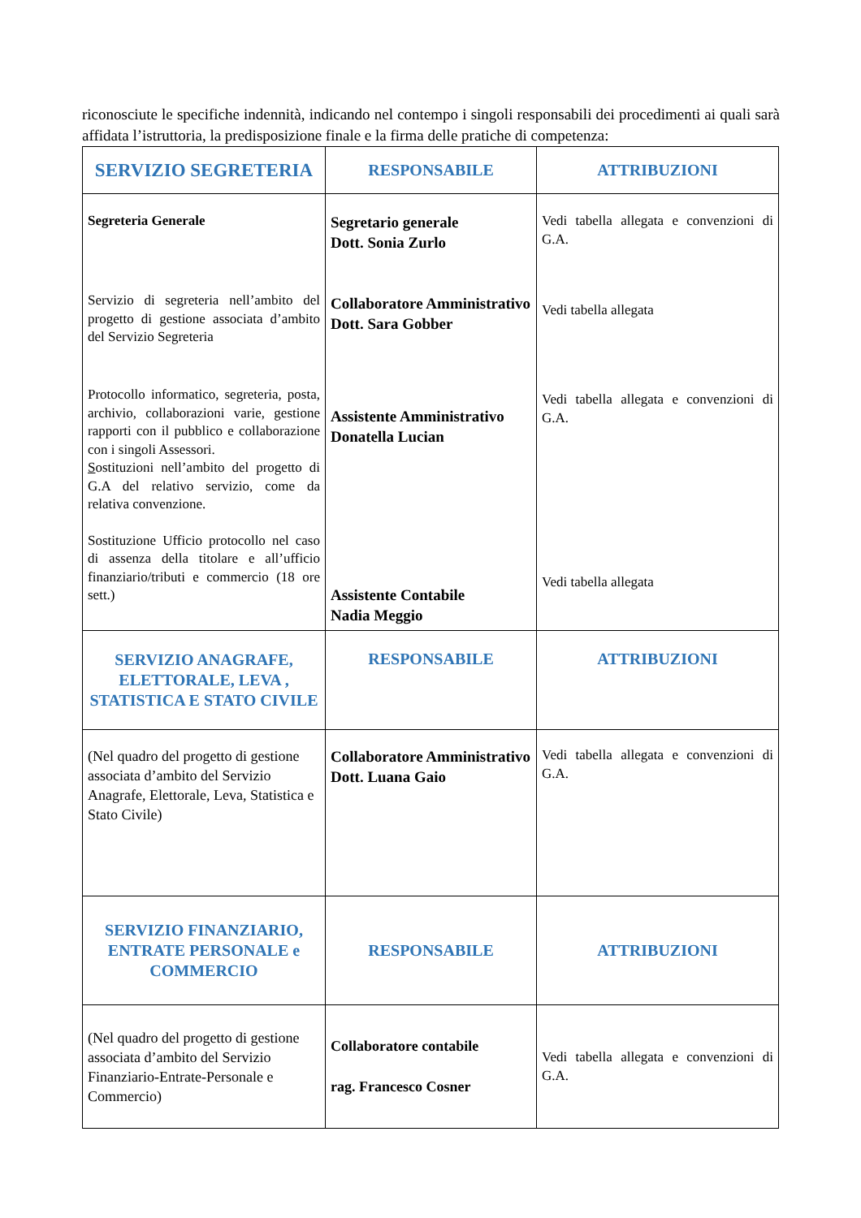riconosciute le specifiche indennità, indicando nel contempo i singoli responsabili dei procedimenti ai quali sarà affidata l’istruttoria, la predisposizione finale e la firma delle pratiche di competenza:
| SERVIZIO SEGRETERIA | RESPONSABILE | ATTRIBUZIONI |
| --- | --- | --- |
| Segreteria Generale Servizio di segreteria nell’ambito del progetto di gestione associata d’ambito del Servizio Segreteria Protocollo informatico, segreteria, posta, archivio, collaborazioni varie, gestione rapporti con il pubblico e collaborazione con i singoli Assessori. S ostituzioni nell’ambito del progetto di G.A del relativo servizio, come da relativa convenzione. Sostituzione Ufficio protocollo nel caso di assenza della titolare e all’ufficio finanziario/tributi e commercio (18 ore sett.) | Segretario generale Dott. Sonia Zurlo Collaboratore Amministrativo Dott. Sara Gobber Assistente Amministrativo Donatella Lucian Assistente Contabile Nadia Meggio | Vedi tabella allegata e convenzioni di G.A. Vedi tabella allegata Vedi tabella allegata e convenzioni di G.A. Vedi tabella allegata |
| SERVIZIO ANAGRAFE, ELETTORALE, LEVA , STATISTICA E STATO CIVILE | RESPONSABILE | ATTRIBUZIONI |
| (Nel quadro del progetto di gestione associata d’ambito del Servizio Anagrafe, Elettorale, Leva, Statistica e Stato Civile) | Collaboratore Amministrativo Dott. Luana Gaio | Vedi tabella allegata e convenzioni di G.A. |
| SERVIZIO FINANZIARIO, ENTRATE PERSONALE e COMMERCIO | RESPONSABILE | ATTRIBUZIONI |
| (Nel quadro del progetto di gestione associata d’ambito del Servizio Finanziario-Entrate-Personale e Commercio) | Collaboratore contabile rag. Francesco Cosner | Vedi tabella allegata e convenzioni di G.A. |